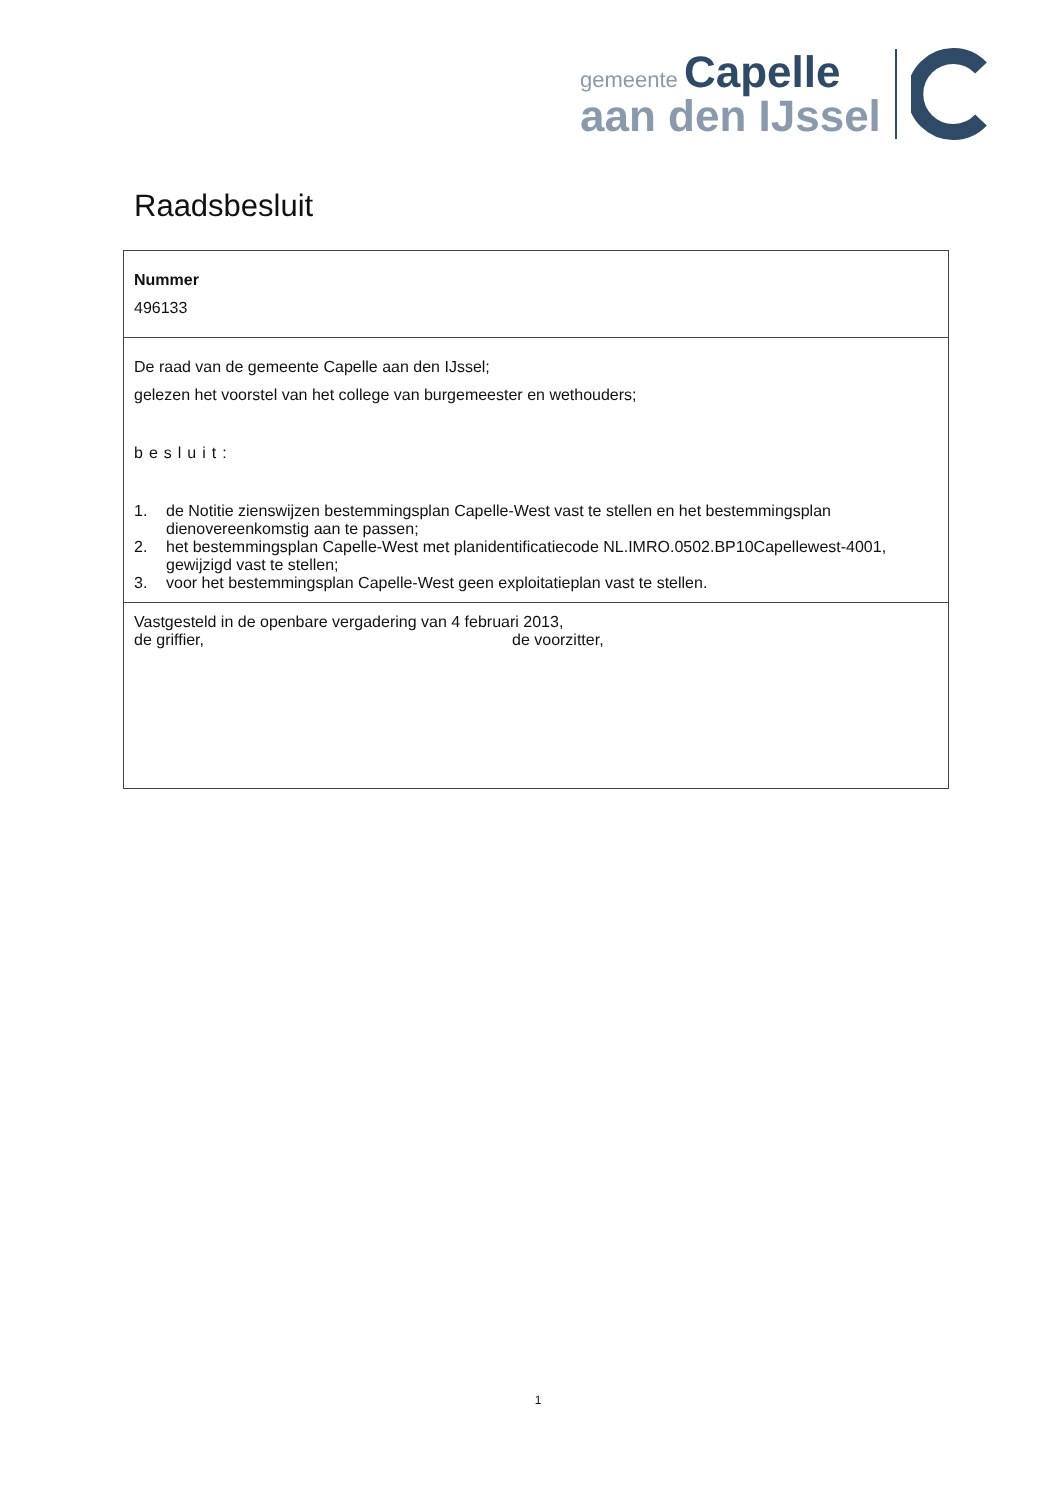gemeente Capelle
aan den IJssel
Raadsbesluit
Nummer
496133
De raad van de gemeente Capelle aan den IJssel;
gelezen het voorstel van het college van burgemeester en wethouders;
besluit:
1. de Notitie zienswijzen bestemmingsplan Capelle-West vast te stellen en het bestemmingsplan dienovereenkomstig aan te passen;
2. het bestemmingsplan Capelle-West met planidentificatiecode NL.IMRO.0502.BP10Capellewest-4001, gewijzigd vast te stellen;
3. voor het bestemmingsplan Capelle-West geen exploitatieplan vast te stellen.
Vastgesteld in de openbare vergadering van 4 februari 2013,
de griffier, de voorzitter,
1